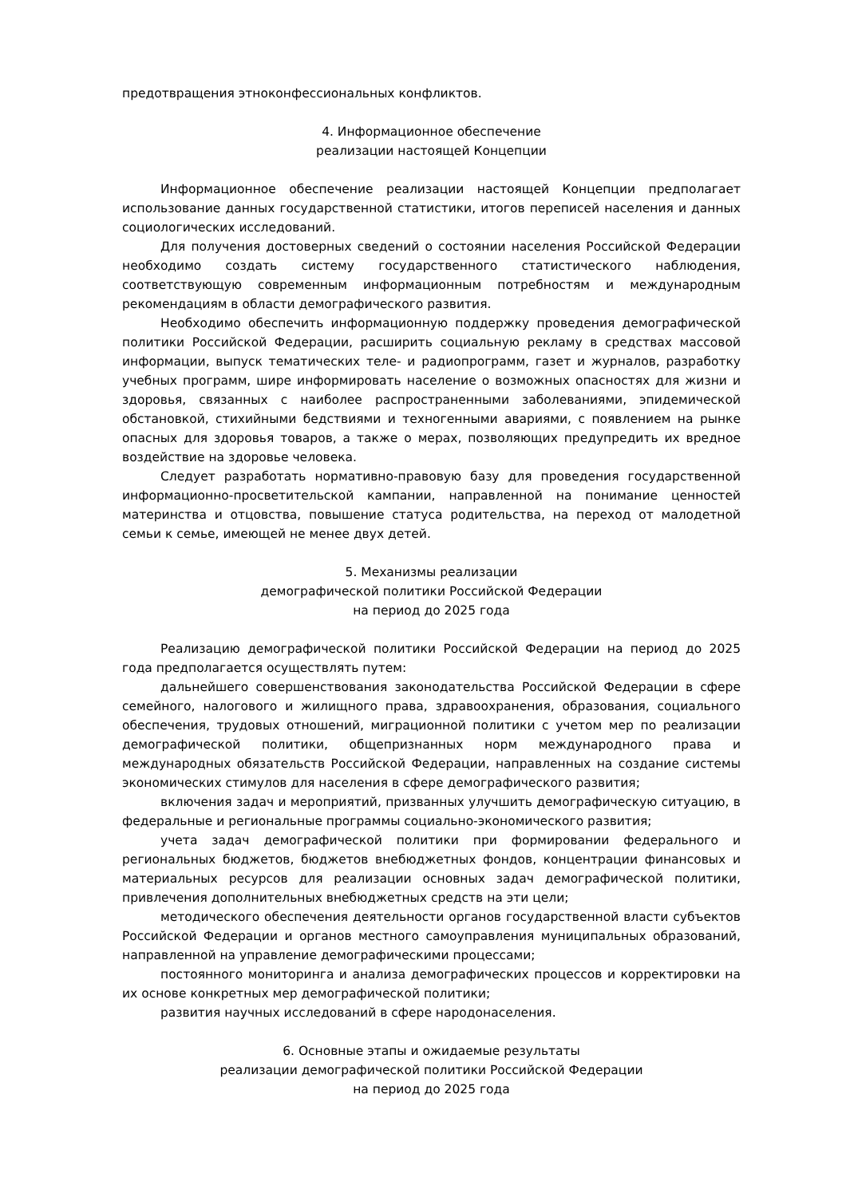предотвращения этноконфессиональных конфликтов.
4. Информационное обеспечение
реализации настоящей Концепции
Информационное обеспечение реализации настоящей Концепции предполагает использование данных государственной статистики, итогов переписей населения и данных социологических исследований.
Для получения достоверных сведений о состоянии населения Российской Федерации необходимо создать систему государственного статистического наблюдения, соответствующую современным информационным потребностям и международным рекомендациям в области демографического развития.
Необходимо обеспечить информационную поддержку проведения демографической политики Российской Федерации, расширить социальную рекламу в средствах массовой информации, выпуск тематических теле- и радиопрограмм, газет и журналов, разработку учебных программ, шире информировать население о возможных опасностях для жизни и здоровья, связанных с наиболее распространенными заболеваниями, эпидемической обстановкой, стихийными бедствиями и техногенными авариями, с появлением на рынке опасных для здоровья товаров, а также о мерах, позволяющих предупредить их вредное воздействие на здоровье человека.
Следует разработать нормативно-правовую базу для проведения государственной информационно-просветительской кампании, направленной на понимание ценностей материнства и отцовства, повышение статуса родительства, на переход от малодетной семьи к семье, имеющей не менее двух детей.
5. Механизмы реализации
демографической политики Российской Федерации
на период до 2025 года
Реализацию демографической политики Российской Федерации на период до 2025 года предполагается осуществлять путем:
дальнейшего совершенствования законодательства Российской Федерации в сфере семейного, налогового и жилищного права, здравоохранения, образования, социального обеспечения, трудовых отношений, миграционной политики с учетом мер по реализации демографической политики, общепризнанных норм международного права и международных обязательств Российской Федерации, направленных на создание системы экономических стимулов для населения в сфере демографического развития;
включения задач и мероприятий, призванных улучшить демографическую ситуацию, в федеральные и региональные программы социально-экономического развития;
учета задач демографической политики при формировании федерального и региональных бюджетов, бюджетов внебюджетных фондов, концентрации финансовых и материальных ресурсов для реализации основных задач демографической политики, привлечения дополнительных внебюджетных средств на эти цели;
методического обеспечения деятельности органов государственной власти субъектов Российской Федерации и органов местного самоуправления муниципальных образований, направленной на управление демографическими процессами;
постоянного мониторинга и анализа демографических процессов и корректировки на их основе конкретных мер демографической политики;
развития научных исследований в сфере народонаселения.
6. Основные этапы и ожидаемые результаты
реализации демографической политики Российской Федерации
на период до 2025 года